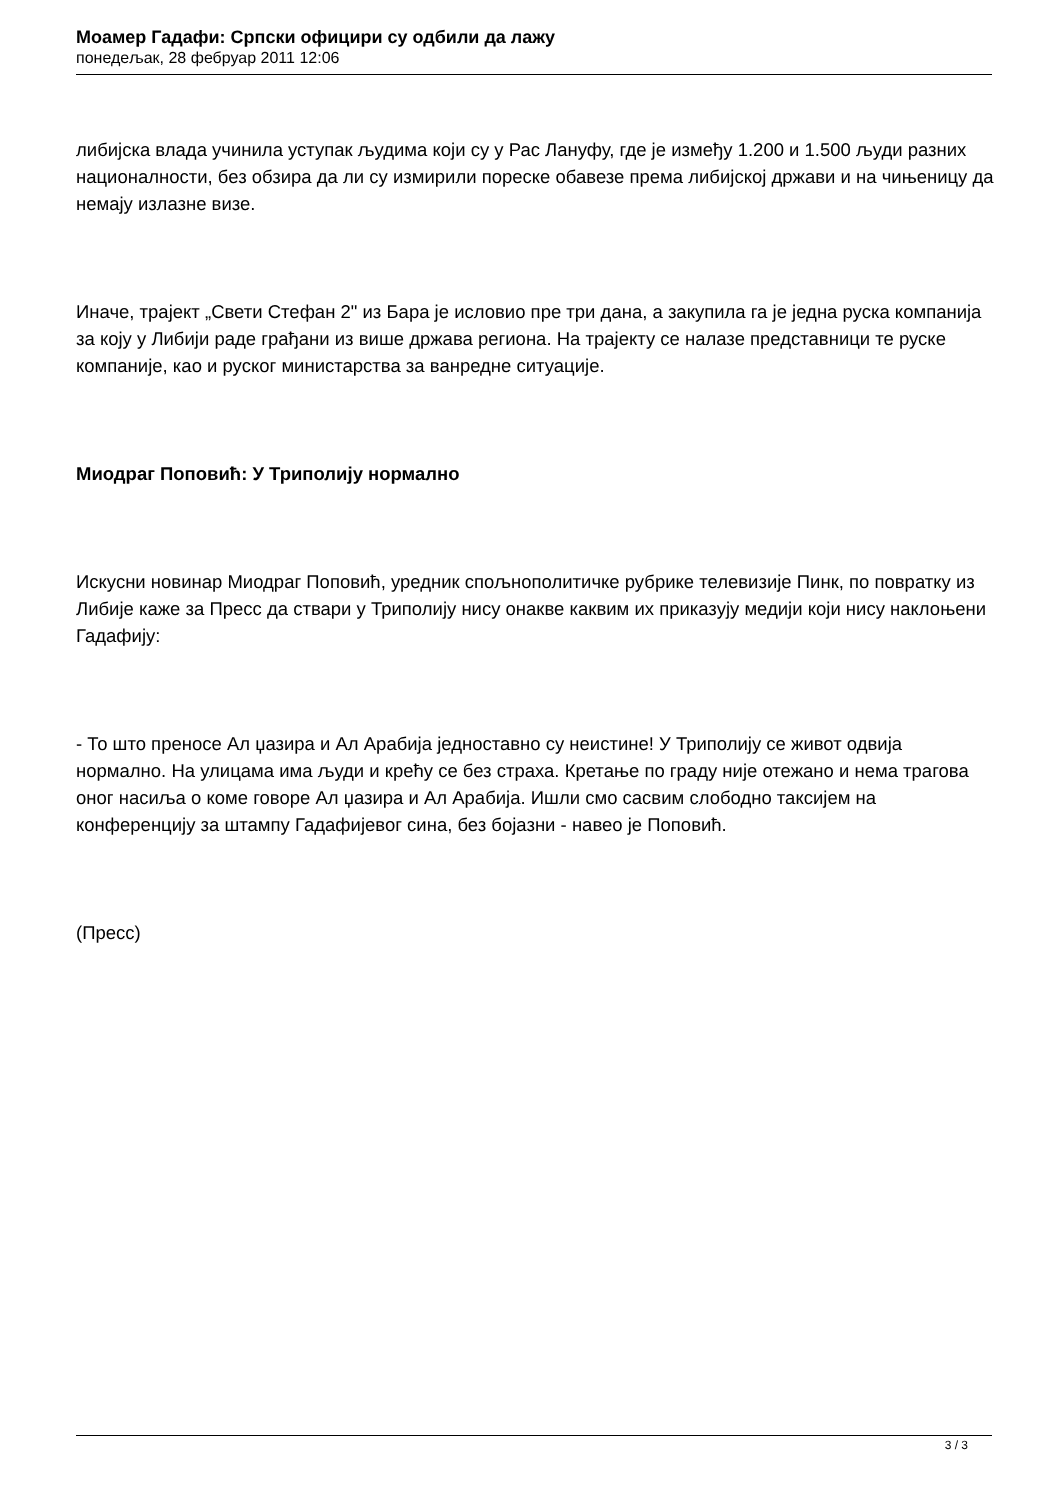Моамер Гадафи: Српски официри су одбили да лажу
понедељак, 28 фебруар 2011 12:06
либијска влада учинила уступак људима који су у Рас Лануфу, где је између 1.200 и 1.500 људи разних националности, без обзира да ли су измирили пореске обавезе према либијској држави и на чињеницу да немају излазне визе.
Иначе, трајект „Свети Стефан 2" из Бара је исловио пре три дана, а закупила га је једна руска компанија за коју у Либији раде грађани из више држава региона. На трајекту се налазе представници те руске компаније, као и руског министарства за ванредне ситуације.
Миодраг Поповић: У Триполију нормално
Искусни новинар Миодраг Поповић, уредник спољнополитичке рубрике телевизије Пинк, по повратку из Либије каже за Пресс да ствари у Триполију нису онакве каквим их приказују медији који нису наклоњени Гадафију:
- То што преносе Ал џазира и Ал Арабија једноставно су неистине! У Триполију се живот одвија нормално. На улицама има људи и крећу се без страха. Кретање по граду није отежано и нема трагова оног насиља о коме говоре Ал џазира и Ал Арабија. Ишли смо сасвим слободно таксијем на конференцију за штампу Гадафијевог сина, без бојазни - навео је Поповић.
(Пресс)
3 / 3